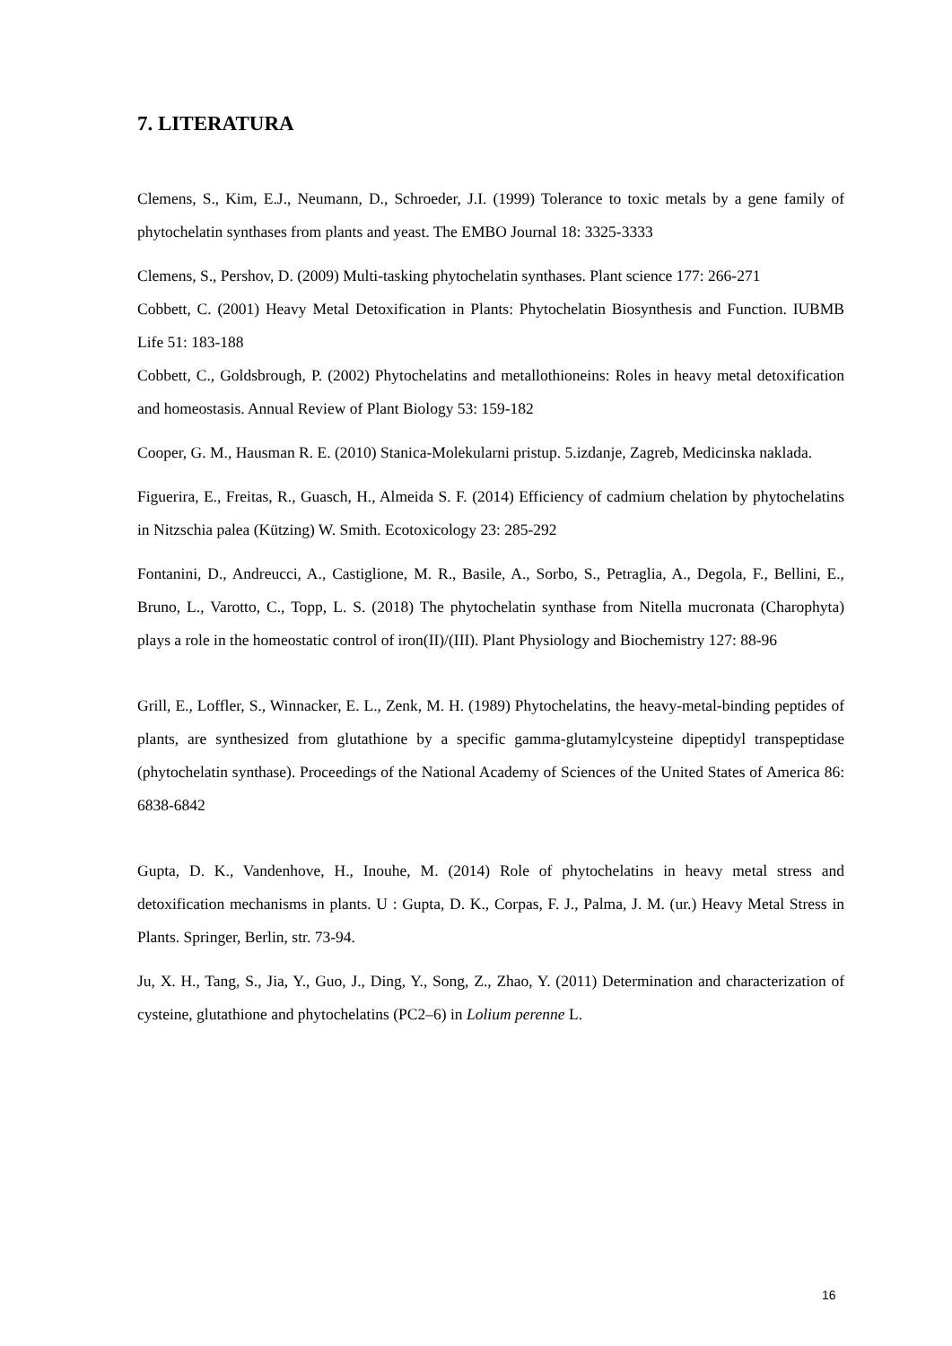7. LITERATURA
Clemens, S., Kim, E.J., Neumann, D., Schroeder, J.I. (1999) Tolerance to toxic metals by a gene family of phytochelatin synthases from plants and yeast. The EMBO Journal 18: 3325-3333
Clemens, S., Pershov, D. (2009) Multi-tasking phytochelatin synthases. Plant science 177: 266-271
Cobbett, C. (2001) Heavy Metal Detoxification in Plants: Phytochelatin Biosynthesis and Function. IUBMB Life 51: 183-188
Cobbett, C., Goldsbrough, P. (2002) Phytochelatins and metallothioneins: Roles in heavy metal detoxification and homeostasis. Annual Review of Plant Biology 53: 159-182
Cooper, G. M., Hausman R. E. (2010) Stanica-Molekularni pristup. 5.izdanje, Zagreb, Medicinska naklada.
Figuerira, E., Freitas, R., Guasch, H., Almeida S. F. (2014) Efficiency of cadmium chelation by phytochelatins in Nitzschia palea (Kützing) W. Smith. Ecotoxicology 23: 285-292
Fontanini, D., Andreucci, A., Castiglione, M. R., Basile, A., Sorbo, S., Petraglia, A., Degola, F., Bellini, E., Bruno, L., Varotto, C., Topp, L. S. (2018) The phytochelatin synthase from Nitella mucronata (Charophyta) plays a role in the homeostatic control of iron(II)/(III). Plant Physiology and Biochemistry 127: 88-96
Grill, E., Loffler, S., Winnacker, E. L., Zenk, M. H. (1989) Phytochelatins, the heavy-metal-binding peptides of plants, are synthesized from glutathione by a specific gamma-glutamylcysteine dipeptidyl transpeptidase (phytochelatin synthase). Proceedings of the National Academy of Sciences of the United States of America 86: 6838-6842
Gupta, D. K., Vandenhove, H., Inouhe, M. (2014) Role of phytochelatins in heavy metal stress and detoxification mechanisms in plants. U : Gupta, D. K., Corpas, F. J., Palma, J. M. (ur.) Heavy Metal Stress in Plants. Springer, Berlin, str. 73-94.
Ju, X. H., Tang, S., Jia, Y., Guo, J., Ding, Y., Song, Z., Zhao, Y. (2011) Determination and characterization of cysteine, glutathione and phytochelatins (PC2–6) in Lolium perenne L.
16